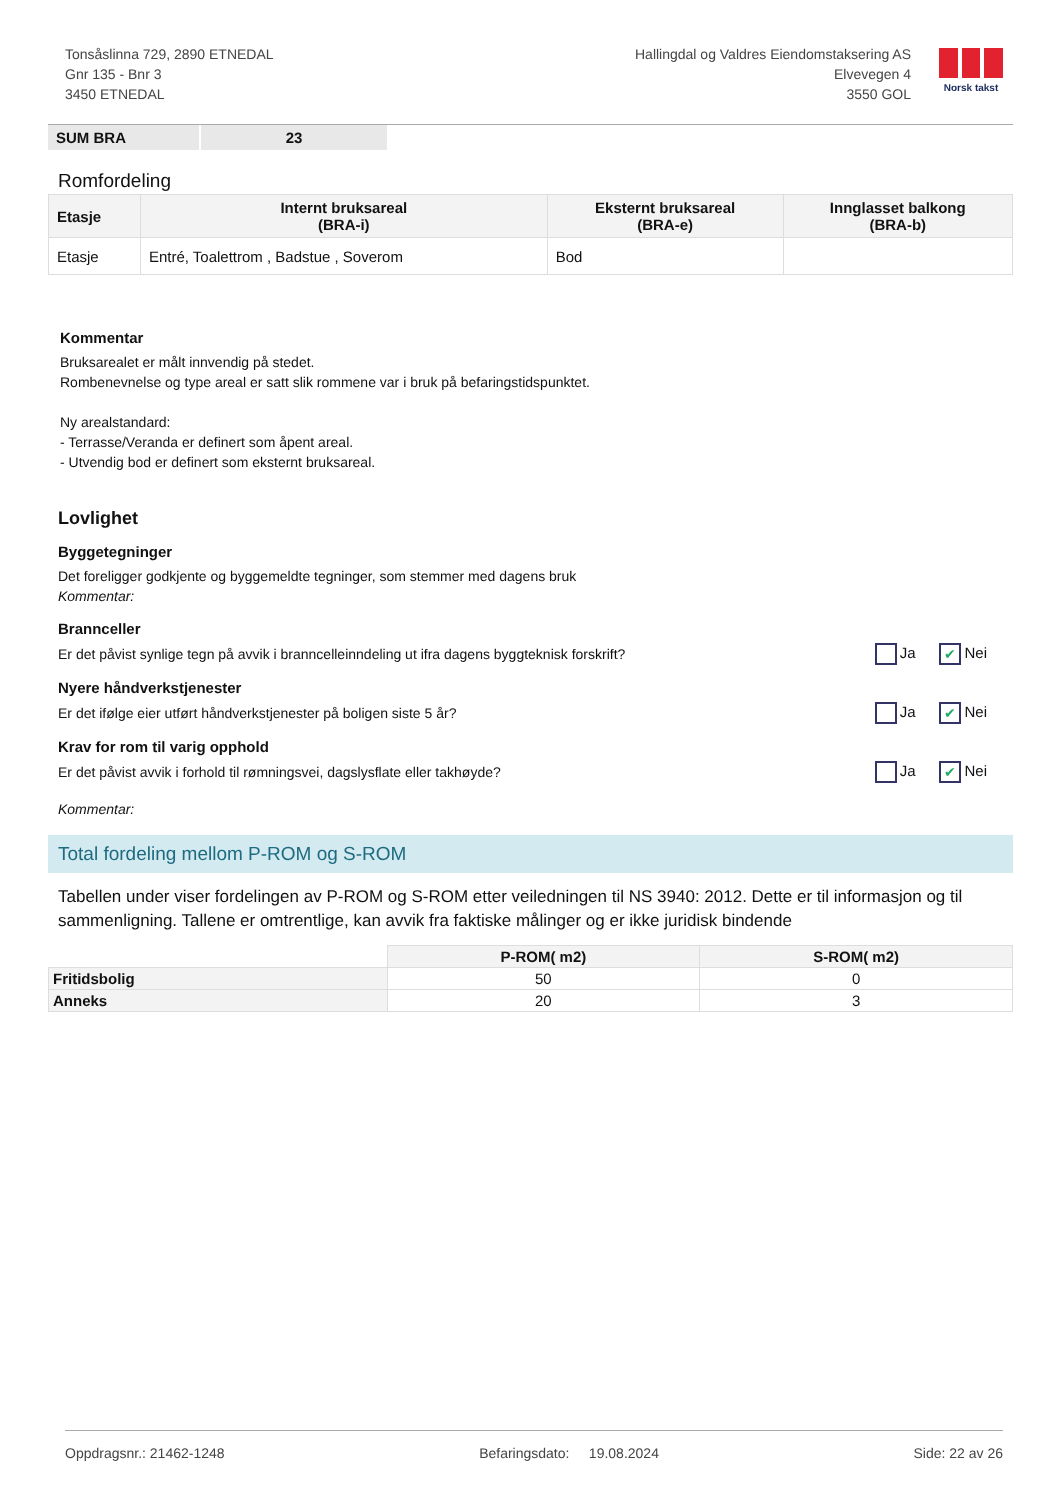Tonsåslinna 729, 2890 ETNEDAL
Gnr 135 - Bnr 3
3450 ETNEDAL
Hallingdal og Valdres Eiendomstaksering AS
Elvevegen 4
3550 GOL
Norsk takst
| SUM BRA | 23 |
Romfordeling
| Etasje | Internt bruksareal (BRA-i) | Eksternt bruksareal (BRA-e) | Innglasset balkong (BRA-b) |
| --- | --- | --- | --- |
| Etasje | Entré, Toalettrom , Badstue , Soverom | Bod | |
Kommentar
Bruksarealet er målt innvendig på stedet.
Rombenevnelse og type areal er satt slik rommene var i bruk på befaringstidspunktet.
Ny arealstandard:
- Terrasse/Veranda er definert som åpent areal.
- Utvendig bod er definert som eksternt bruksareal.
Lovlighet
Byggetegninger
Det foreligger godkjente og byggemeldte tegninger, som stemmer med dagens bruk
Kommentar:
Brannceller
Er det påvist synlige tegn på avvik i branncelleinndeling ut ifra dagens byggteknisk forskrift? Ja ✔ Nei
Nyere håndverkstjenester
Er det ifølge eier utført håndverkstjenester på boligen siste 5 år? Ja ✔ Nei
Krav for rom til varig opphold
Er det påvist avvik i forhold til rømningsvei, dagslysflate eller takhøyde? Ja ✔ Nei
Kommentar:
Total fordeling mellom P-ROM og S-ROM
Tabellen under viser fordelingen av P-ROM og S-ROM etter veiledningen til NS 3940: 2012. Dette er til informasjon og til sammenligning. Tallene er omtrentlige, kan avvik fra faktiske målinger og er ikke juridisk bindende
| | P-ROM( m2) | S-ROM( m2) |
| --- | --- | --- |
| Fritidsbolig | 50 | 0 |
| Anneks | 20 | 3 |
Oppdragsnr.: 21462-1248 Befaringsdato: 19.08.2024 Side: 22 av 26